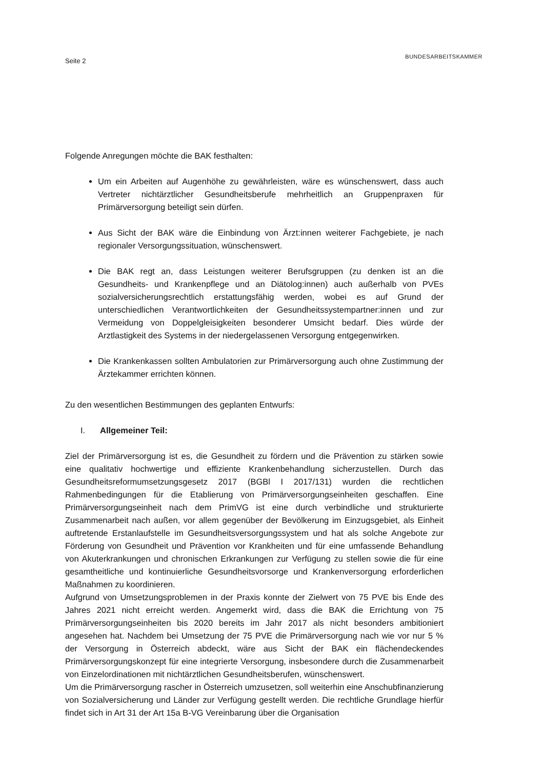Seite 2
BUNDESARBEITSKAMMER
Folgende Anregungen möchte die BAK festhalten:
Um ein Arbeiten auf Augenhöhe zu gewährleisten, wäre es wünschenswert, dass auch Vertreter nichtärztlicher Gesundheitsberufe mehrheitlich an Gruppenpraxen für Primärversorgung beteiligt sein dürfen.
Aus Sicht der BAK wäre die Einbindung von Ärzt:innen weiterer Fachgebiete, je nach regionaler Versorgungssituation, wünschenswert.
Die BAK regt an, dass Leistungen weiterer Berufsgruppen (zu denken ist an die Gesundheits- und Krankenpflege und an Diätolog:innen) auch außerhalb von PVEs sozialversicherungsrechtlich erstattungsfähig werden, wobei es auf Grund der unterschiedlichen Verantwortlichkeiten der Gesundheitssystempartner:innen und zur Vermeidung von Doppelgleisigkeiten besonderer Umsicht bedarf. Dies würde der Arztlastigkeit des Systems in der niedergelassenen Versorgung entgegenwirken.
Die Krankenkassen sollten Ambulatorien zur Primärversorgung auch ohne Zustimmung der Ärztekammer errichten können.
Zu den wesentlichen Bestimmungen des geplanten Entwurfs:
I. Allgemeiner Teil:
Ziel der Primärversorgung ist es, die Gesundheit zu fördern und die Prävention zu stärken sowie eine qualitativ hochwertige und effiziente Krankenbehandlung sicherzustellen. Durch das Gesundheitsreformumsetzungsgesetz 2017 (BGBl I 2017/131) wurden die rechtlichen Rahmenbedingungen für die Etablierung von Primärversorgungseinheiten geschaffen. Eine Primärversorgungseinheit nach dem PrimVG ist eine durch verbindliche und strukturierte Zusammenarbeit nach außen, vor allem gegenüber der Bevölkerung im Einzugsgebiet, als Einheit auftretende Erstanlaufstelle im Gesundheitsversorgungssystem und hat als solche Angebote zur Förderung von Gesundheit und Prävention vor Krankheiten und für eine umfassende Behandlung von Akuterkrankungen und chronischen Erkrankungen zur Verfügung zu stellen sowie die für eine gesamtheitliche und kontinuierliche Gesundheitsvorsorge und Krankenversorgung erforderlichen Maßnahmen zu koordinieren.
Aufgrund von Umsetzungsproblemen in der Praxis konnte der Zielwert von 75 PVE bis Ende des Jahres 2021 nicht erreicht werden. Angemerkt wird, dass die BAK die Errichtung von 75 Primärversorgungseinheiten bis 2020 bereits im Jahr 2017 als nicht besonders ambitioniert angesehen hat. Nachdem bei Umsetzung der 75 PVE die Primärversorgung nach wie vor nur 5 % der Versorgung in Österreich abdeckt, wäre aus Sicht der BAK ein flächendeckendes Primärversorgungskonzept für eine integrierte Versorgung, insbesondere durch die Zusammenarbeit von Einzelordinationen mit nichtärztlichen Gesundheitsberufen, wünschenswert.
Um die Primärversorgung rascher in Österreich umzusetzen, soll weiterhin eine Anschubfinanzierung von Sozialversicherung und Länder zur Verfügung gestellt werden. Die rechtliche Grundlage hierfür findet sich in Art 31 der Art 15a B-VG Vereinbarung über die Organisation